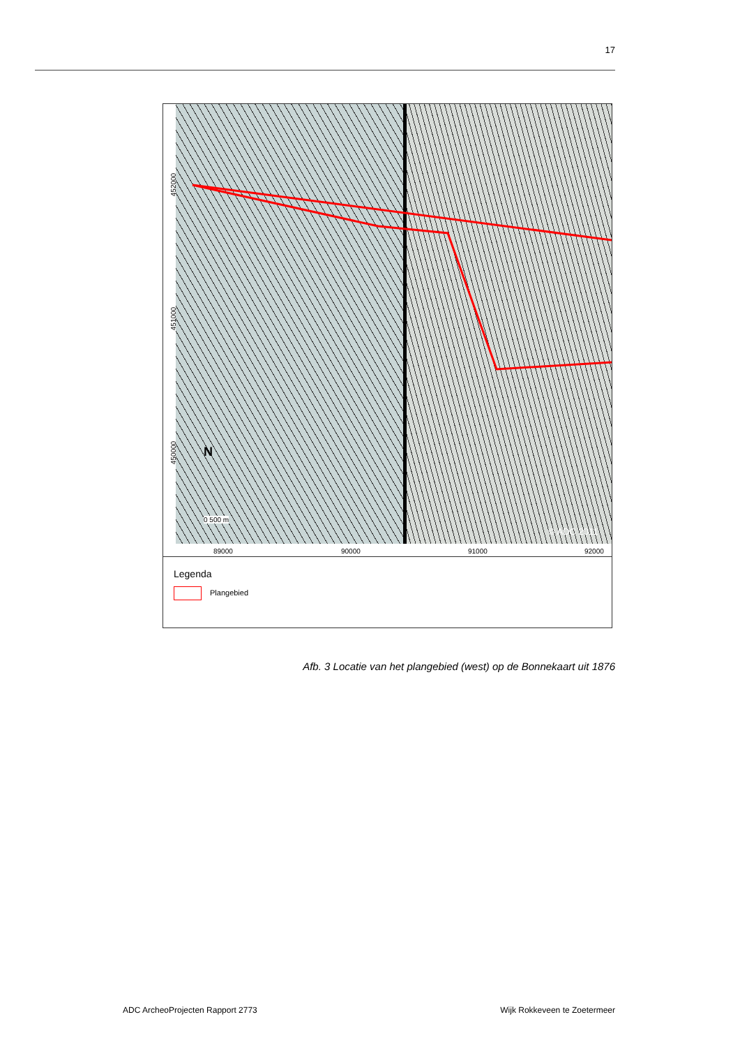17
452000
451000
450000
89000 90000 91000 92000
N
0 500 m
© ADC 2011
Legenda
Plangebied
Afb. 3 Locatie van het plangebied (west) op de Bonnekaart uit 1876
ADC ArcheoProjecten Rapport 2773 Wijk Rokkeveen te Zoetermeer